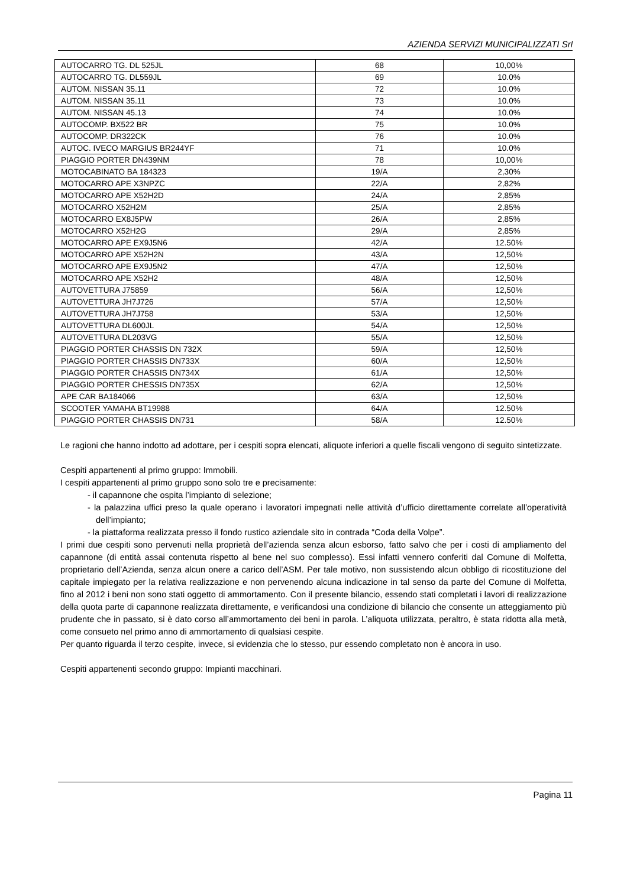AZIENDA SERVIZI MUNICIPALIZZATI Srl
| AUTOCARRO TG. DL 525JL | 68 | 10,00% |
| AUTOCARRO TG. DL559JL | 69 | 10.0% |
| AUTOM. NISSAN 35.11 | 72 | 10.0% |
| AUTOM. NISSAN 35.11 | 73 | 10.0% |
| AUTOM. NISSAN 45.13 | 74 | 10.0% |
| AUTOCOMP. BX522 BR | 75 | 10.0% |
| AUTOCOMP. DR322CK | 76 | 10.0% |
| AUTOC. IVECO MARGIUS BR244YF | 71 | 10.0% |
| PIAGGIO PORTER DN439NM | 78 | 10,00% |
| MOTOCABINATO BA 184323 | 19/A | 2,30% |
| MOTOCARRO APE X3NPZC | 22/A | 2,82% |
| MOTOCARRO APE X52H2D | 24/A | 2,85% |
| MOTOCARRO X52H2M | 25/A | 2,85% |
| MOTOCARRO EX8J5PW | 26/A | 2,85% |
| MOTOCARRO X52H2G | 29/A | 2,85% |
| MOTOCARRO APE EX9J5N6 | 42/A | 12.50% |
| MOTOCARRO APE X52H2N | 43/A | 12,50% |
| MOTOCARRO APE EX9J5N2 | 47/A | 12,50% |
| MOTOCARRO APE X52H2 | 48/A | 12,50% |
| AUTOVETTURA J75859 | 56/A | 12,50% |
| AUTOVETTURA JH7J726 | 57/A | 12,50% |
| AUTOVETTURA JH7J758 | 53/A | 12,50% |
| AUTOVETTURA DL600JL | 54/A | 12,50% |
| AUTOVETTURA DL203VG | 55/A | 12,50% |
| PIAGGIO PORTER CHASSIS DN 732X | 59/A | 12,50% |
| PIAGGIO PORTER CHASSIS DN733X | 60/A | 12,50% |
| PIAGGIO PORTER CHASSIS DN734X | 61/A | 12,50% |
| PIAGGIO PORTER CHESSIS DN735X | 62/A | 12,50% |
| APE CAR BA184066 | 63/A | 12,50% |
| SCOOTER YAMAHA BT19988 | 64/A | 12.50% |
| PIAGGIO PORTER CHASSIS DN731 | 58/A | 12.50% |
Le ragioni che hanno indotto ad adottare, per i cespiti sopra elencati, aliquote inferiori a quelle fiscali vengono di seguito sintetizzate.
Cespiti appartenenti al primo gruppo: Immobili.
I cespiti appartenenti al primo gruppo sono solo tre e precisamente:
- il capannone che ospita l’impianto di selezione;
- la palazzina uffici preso la quale operano i lavoratori impegnati nelle attività d’ufficio direttamente correlate all’operatività dell’impianto;
- la piattaforma realizzata presso il fondo rustico aziendale sito in contrada “Coda della Volpe”.
I primi due cespiti sono pervenuti nella proprietà dell’azienda senza alcun esborso, fatto salvo che per i costi di ampliamento del capannone (di entità assai contenuta rispetto al bene nel suo complesso). Essi infatti vennero conferiti dal Comune di Molfetta, proprietario dell’Azienda, senza alcun onere a carico dell’ASM. Per tale motivo, non sussistendo alcun obbligo di ricostituzione del capitale impiegato per la relativa realizzazione e non pervenendo alcuna indicazione in tal senso da parte del Comune di Molfetta, fino al 2012 i beni non sono stati oggetto di ammortamento. Con il presente bilancio, essendo stati completati i lavori di realizzazione della quota parte di capannone realizzata direttamente, e verificandosi una condizione di bilancio che consente un atteggiamento più prudente che in passato, si è dato corso all’ammortamento dei beni in parola. L’aliquota utilizzata, peraltro, è stata ridotta alla metà, come consueto nel primo anno di ammortamento di qualsiasi cespite.
Per quanto riguarda il terzo cespite, invece, si evidenzia che lo stesso, pur essendo completato non è ancora in uso.
Cespiti appartenenti secondo gruppo: Impianti macchinari.
Pagina 11